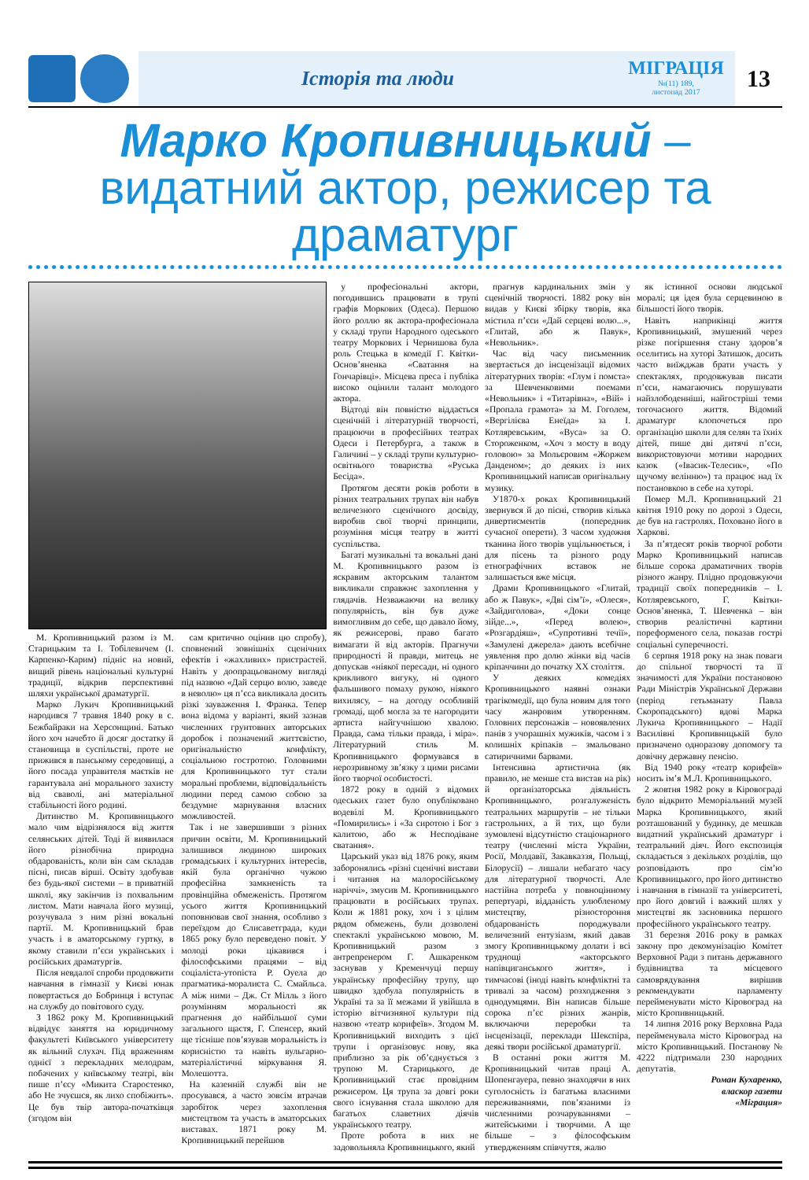Історія та люди
МІГРАЦІЯ
№(11) 189,
листопад 2017
13
Марко Кропивницький – видатний актор, режисер та драматург
М. Кропивницький разом із М. Старицьким та І. Тобілевичем (І. Карпенко-Карим) підніс на новий, вищий рівень національні культурні традиції, відкрив перспективні шляхи української драматургії.
Марко Лукич Кропивницький народився 7 травня 1840 року в с. Бежбайраки на Херсонщині. Батько його хоч начебто й досяг достатку й становища в суспільстві, проте не прижився в панському середовищі, а його посада управителя маєтків не гарантувала ані морального захисту від сваволі, ані матеріальної стабільності його родині.
Дитинство М. Кропивницького мало чим відрізнялося від життя селянських дітей. Тоді й виявилася його різнобічна природна обдарованість, коли він сам складав пісні, писав вірші. Освіту здобував без будь-якої системи – в приватній школі, яку закінчив із похвальним листом. Мати навчала його музиці, розучувала з ним різні вокальні партії. М. Кропивницький брав участь і в аматорському гуртку, в якому ставили п’єси українських і російських драматургів.
Після невдалої спроби продовжити навчання в гімназії у Києві юнак повертається до Бобринця і вступає на службу до повітового суду.
З 1862 року М. Кропивницький відвідує заняття на юридичному факультеті Київського університету як вільний слухач. Під враженням однієї з перекладних мелодрам, побачених у київському театрі, він пише п’єсу «Микита Старостенко, або Не зчуєшся, як лихо спобіжить». Це був твір автора-початківця (згодом він
сам критично оцінив цю спробу), сповнений зовнішніх сценічних ефектів і «жахливих» пристрастей. Навіть у доопрацьованому вигляді під назвою «Дай серцю волю, заведе в неволю» ця п’єса викликала досить різкі зауваження І. Франка. Тепер вона відома у варіанті, який зазнав численних грунтовних авторських доробок і позначений життєвістю, оригінальністю конфлікту, соціальною гостротою. Головними для Кропивницького тут стали моральні проблеми, відповідальність людини перед самою собою за бездумне марнування власних можливостей.
Так і не завершивши з різних причин освіти, М. Кропивницький залишився людиною широких громадських і культурних інтересів, якій була органічно чужою професійна замкненість та провінційна обмеженість. Протягом усього життя Кропивницький поповнював свої знання, особливо з переїздом до Єлисаветграда, куди 1865 року було переведено повіт. У молоді роки цікавився і філософськими працями – від соціаліста-утопіста Р. Оуела до прагматика-моралиста С. Смайльса. А між ними – Дж. Ст Мілль з його розумінням моральності як прагнення до найбільшої суми загального щастя, Г. Спенсер, який ще тісніше пов’язував моральність із корисністю та навіть вульгарно-матеріалістичні міркування Я. Молешотта.
На казенній службі він не просувався, а часто зовсім втрачав заробіток через захоплення мистецтвом та участь в аматорських виставах. 1871 року М. Кропивницький перейшов
у професіональні актори, погодившись працювати в трупі графів Моркових (Одеса). Першою його роллю як актора-професіонала у складі трупи Народного одеського театру Моркових і Чернишова була роль Стецька в комедії Г. Квітки-Основ’яненка «Сватання на Гончарівці». Місцева преса і публіка високо оцінили талант молодого актора.
Відтоді він повністю віддається сценічній і літературній творчості, працюючи в професійних театрах Одеси і Петербурга, а також в Галичині – у складі трупи культурно-освітнього товариства «Руська Бесіда».
Протягом десяти років роботи в різних театральних трупах він набув величезного сценічного досвіду, виробив свої творчі принципи, розуміння місця театру в житті суспільства.
Багаті музикальні та вокальні дані М. Кропивницького разом із яскравим акторським талантом викликали справжнє захоплення у глядачів. Незважаючи на велику популярність, він був дуже вимогливим до себе, що давало йому, як режисерові, право багато вимагати й від акторів. Прагнучи природності й правди, митець не допускав «ніякої пересади, ні одного крикливого вигуку, ні одного фальшивого помаху рукою, ніякого вихилясу, – на догоду особливій громаді, щоб могла за те нагородити артиста найгучнішою хвалою. Правда, сама тільки правда, і міра». Літературний стиль М. Кропивницького формувався в нерозривному зв’язку з цими рисами його творчої особистості.
1872 року в одній з відомих одеських газет було опубліковано водевілі М. Кропивницького «Помирились» і «За сиротою і Бог з калитою, або ж Несподіване сватання».
Царський указ від 1876 року, яким заборонялись «різні сценічні вистави і читання на малоросійському наріччі», змусив М. Кропивницького працювати в російських трупах. Коли ж 1881 року, хоч і з цілим рядом обмежень, були дозволені спектаклі українською мовою, М. Кропивницький разом з антрепренером Г. Ашкаренком заснував у Кременчуці першу українську професійну трупу, що швидко здобула популярність в Україні та за її межами й увійшла в історію вітчизняної культури під назвою «театр корифеїв». Згодом М. Кропивницький виходить з цієї трупи і організовує нову, яка приблизно за рік об’єднується з трупою М. Старицького, де Кропивницький стає провідним режисером. Ця трупа за довгі роки свого існування стала школою для багатьох славетних діячів українського театру.
Проте робота в них не задовольняла Кропивницького, який
прагнув кардинальних змін у сценічній творчості. 1882 року він видав у Києві збірку творів, яка містила п’єси «Дай серцеві волю...», «Глитай, або ж Павук», «Невольник».
Час від часу письменник звертається до інсценізації відомих літературних творів: «Глум і помста» за Шевченковими поемами «Невольник» і «Титарівна», «Вій» і «Пропала грамота» за М. Гоголем, «Вергілієва Енеїда» за І. Котляревським, «Вуса» за О. Стороженком, «Хоч з мосту в воду головою» за Мольєровим «Жоржем Данденом»; до деяких із них Кропивницький написав оригінальну музику.
У1870-х роках Кропивницький звернувся й до пісні, створив кілька дивертисментів (попередник сучасної оперети). З часом художня тканина його творів ущільнюється, і для пісень та різного роду етнографічних вставок не залишається вже місця.
Драми Кропивницького «Глитай, або ж Павук», «Дві сім’ї», «Олеся», «Зайдиголова», «Доки сонце зійде...», «Перед волею», «Розгардіяш», «Супротивні течії», «Замулені джерела» дають всебічне уявлення про долю жінки від часів кріпаччини до початку XX століття.
У деяких комедіях Кропивницького наявні ознаки трагікомедії, що була новим для того часу жанровим утворенням. Головних персонажів – новоявлених панів з учорашніх мужиків, часом і з колишніх кріпаків – змальовано сатиричними барвами.
Інтенсивна артистична (як правило, не менше ста вистав на рік) й організаторська діяльність Кропивницького, розгалуженість театральних маршрутів – не тільки гастрольних, а й тих, що були зумовлені відсутністю стаціонарного театру (численні міста України, Росії, Молдавії, Закавказзя, Польщі, Білорусії) – лишали небагато часу для літературної творчості. Але настійна потреба у повноцінному репертуарі, відданість улюбленому мистецтву, різностороння обдарованість породжували величезний ентузіазм, який давав змогу Кропивницькому долати і всі труднощі «акторського напівциганського життя», і тимчасові (іноді навіть конфліктні та тривалі за часом) розходження з однодумцями. Він написав більше сорока п’єс різних жанрів, включаючи переробки та інсценізації, переклади Шекспіра, деякі твори російської драматургії.
В останні роки життя М. Кропивницький читав праці А. Шопенгауера, певно знаходячи в них суголосність із багатьма власними переживаннями, пов’язаними із численними розчаруваннями – житейськими і творчими. А ще більше – з філософським утвердженням співчуття, жалю
як істинної основи людської моралі; ця ідея була серцевиною в більшості його творів.
Навіть наприкінці життя Кропивницький, змушений через різке погіршення стану здоров’я оселитись на хуторі Затишок, досить часто виїжджав брати участь у спектаклях, продовжував писати п’єси, намагаючись порушувати найзлободенніші, найгостріші теми тогочасного життя. Відомий драматург клопочеться про організацію школи для селян та їхніх дітей, пише дві дитячі п’єси, використовуючи мотиви народних казок («Івасик-Телесик», «По щучому велінню») та працює над їх постановкою в себе на хуторі.
Помер М.Л. Кропивницький 21 квітня 1910 року по дорозі з Одеси, де був на гастролях. Поховано його в Харкові.
За п’ятдесят років творчої роботи Марко Кропивницький написав більше сорока драматичних творів різного жанру. Плідно продовжуючи традиції своїх попередників – І. Котляревського, Г. Квітки-Основ’яненка, Т. Шевченка – він створив реалістичні картини пореформеного села, показав гострі соціальні суперечності.
6 серпня 1918 року на знак поваги до спільної творчості та її значимості для України постановою Ради Міністрів Української Держави (період гетьманату Павла Скоропадського) вдові Марка Лукича Кропивницького – Надії Василівні Кропивницькій було призначено одноразову допомогу та довічну державну пенсію.
Від 1940 року «театр корифеїв» носить ім’я М.Л. Кропивницького.
2 жовтня 1982 року в Кіровограді було відкрито Меморіальний музей Марка Кропивницького, який розташований у будинку, де мешкав видатний український драматург і театральний діяч. Його експозиція складається з декількох розділів, що розповідають про сім’ю Кропивницького, про його дитинство і навчання в гімназії та університеті, про його довгий і важкий шлях у мистецтві як засновника першого професійного українського театру.
31 березня 2016 року в рамках закону про декомунізацію Комітет Верховної Ради з питань державного будівництва та місцевого самоврядування вирішив рекомендувати парламенту перейменувати місто Кіровоград на місто Кропивницький.
14 липня 2016 року Верховна Рада перейменувала місто Кіровоград на місто Кропивницький. Постанову № 4222 підтримали 230 народних депутатів.
Роман Кухаренко,
власкор газети
«Міграция»